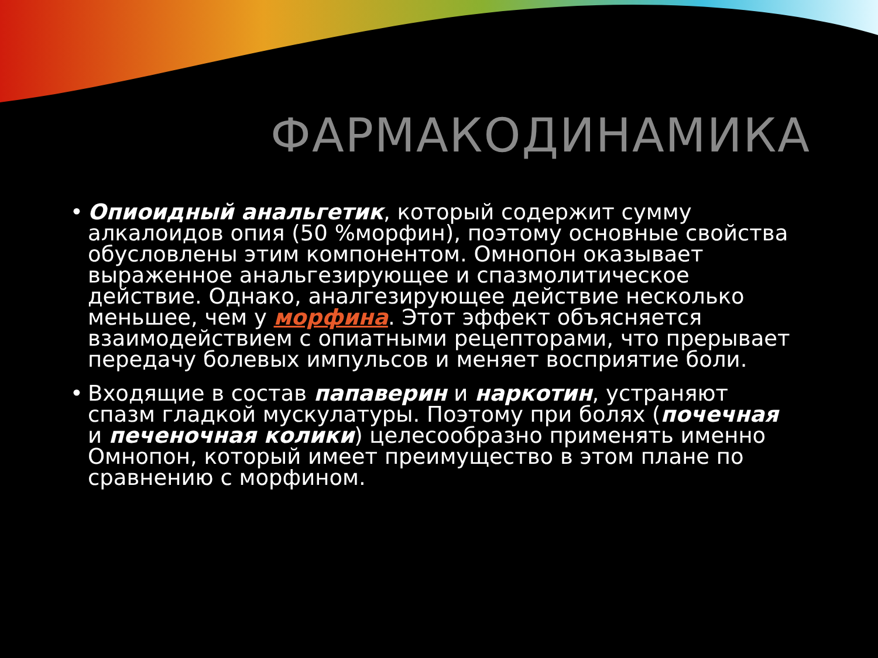ФАРМАКОДИНАМИКА
• Опиоидный анальгетик, который содержит сумму алкалоидов опия (50 %морфин), поэтому основные свойства обусловлены этим компонентом. Омнопон оказывает выраженное анальгезирующее и спазмолитическое действие. Однако, аналгезирующее действие несколько меньшее, чем у морфина. Этот эффект объясняется взаимодействием с опиатными рецепторами, что прерывает передачу болевых импульсов и меняет восприятие боли.
• Входящие в состав папаверин и наркотин, устраняют спазм гладкой мускулатуры. Поэтому при болях (почечная и печеночная колики) целесообразно применять именно Омнопон, который имеет преимущество в этом плане по сравнению с морфином.